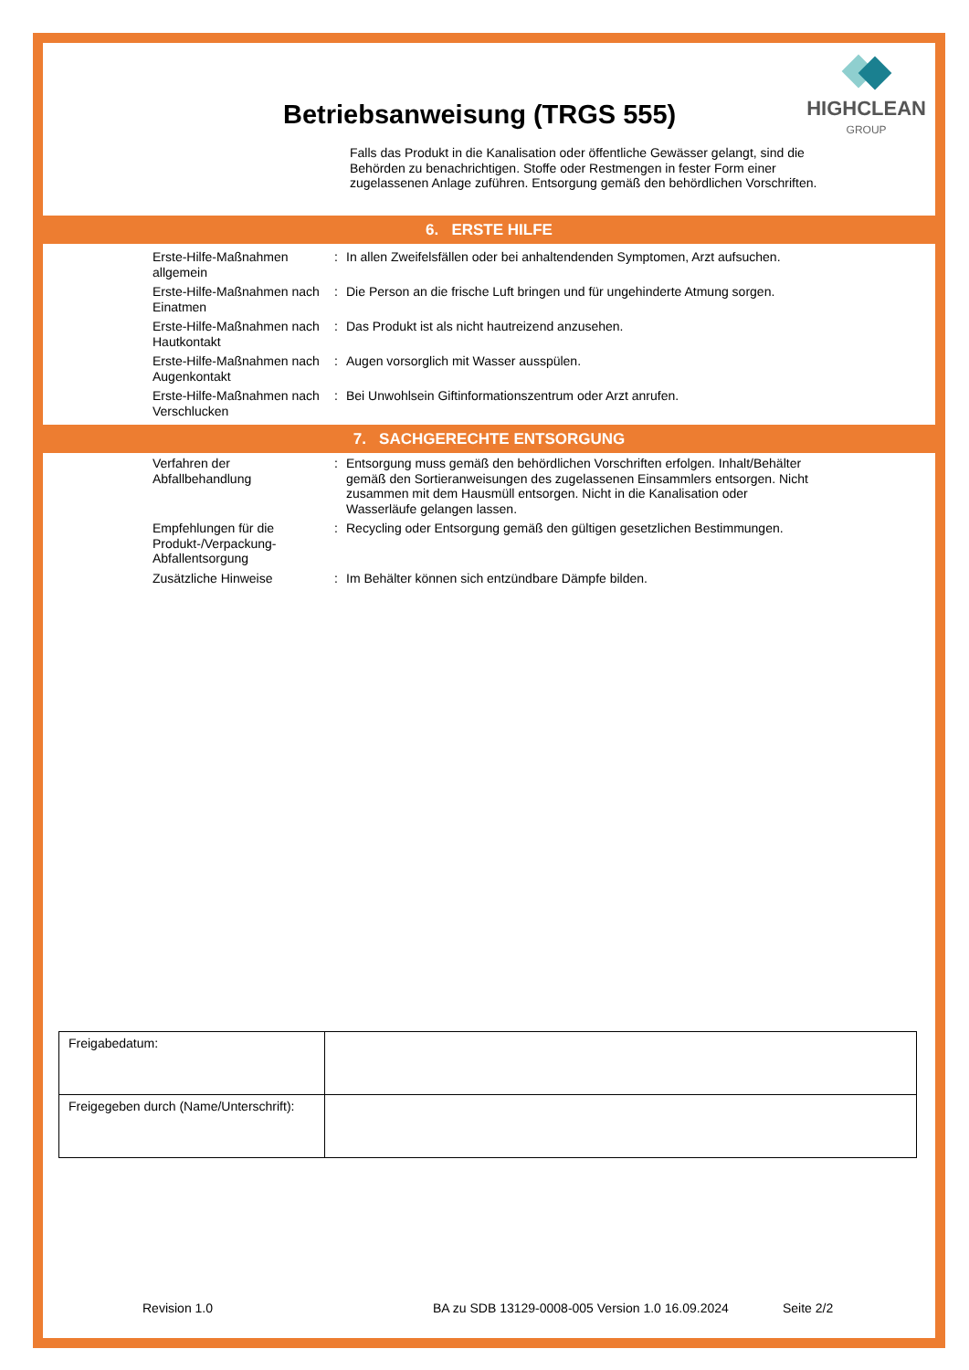HIGHCLEAN
GROUP
Betriebsanweisung (TRGS 555)
Falls das Produkt in die Kanalisation oder öffentliche Gewässer gelangt, sind die Behörden zu benachrichtigen. Stoffe oder Restmengen in fester Form einer zugelassenen Anlage zuführen. Entsorgung gemäß den behördlichen Vorschriften.
6. ERSTE HILFE
| Erste-Hilfe-Maßnahmen allgemein | : | In allen Zweifelsfällen oder bei anhaltendenden Symptomen, Arzt aufsuchen. |
| Erste-Hilfe-Maßnahmen nach Einatmen | : | Die Person an die frische Luft bringen und für ungehinderte Atmung sorgen. |
| Erste-Hilfe-Maßnahmen nach Hautkontakt | : | Das Produkt ist als nicht hautreizend anzusehen. |
| Erste-Hilfe-Maßnahmen nach Augenkontakt | : | Augen vorsorglich mit Wasser ausspülen. |
| Erste-Hilfe-Maßnahmen nach Verschlucken | : | Bei Unwohlsein Giftinformationszentrum oder Arzt anrufen. |
7. SACHGERECHTE ENTSORGUNG
| Verfahren der Abfallbehandlung | : | Entsorgung muss gemäß den behördlichen Vorschriften erfolgen. Inhalt/Behälter gemäß den Sortieranweisungen des zugelassenen Einsammlers entsorgen. Nicht zusammen mit dem Hausmüll entsorgen. Nicht in die Kanalisation oder Wasserläufe gelangen lassen. |
| Empfehlungen für die Produkt-/Verpackung-Abfallentsorgung | : | Recycling oder Entsorgung gemäß den gültigen gesetzlichen Bestimmungen. |
| Zusätzliche Hinweise | : | Im Behälter können sich entzündbare Dämpfe bilden. |
| Freigabedatum: | |
| Freigegeben durch (Name/Unterschrift): | |
Revision 1.0
BA zu SDB 13129-0008-005 Version 1.0 16.09.2024
Seite 2/2